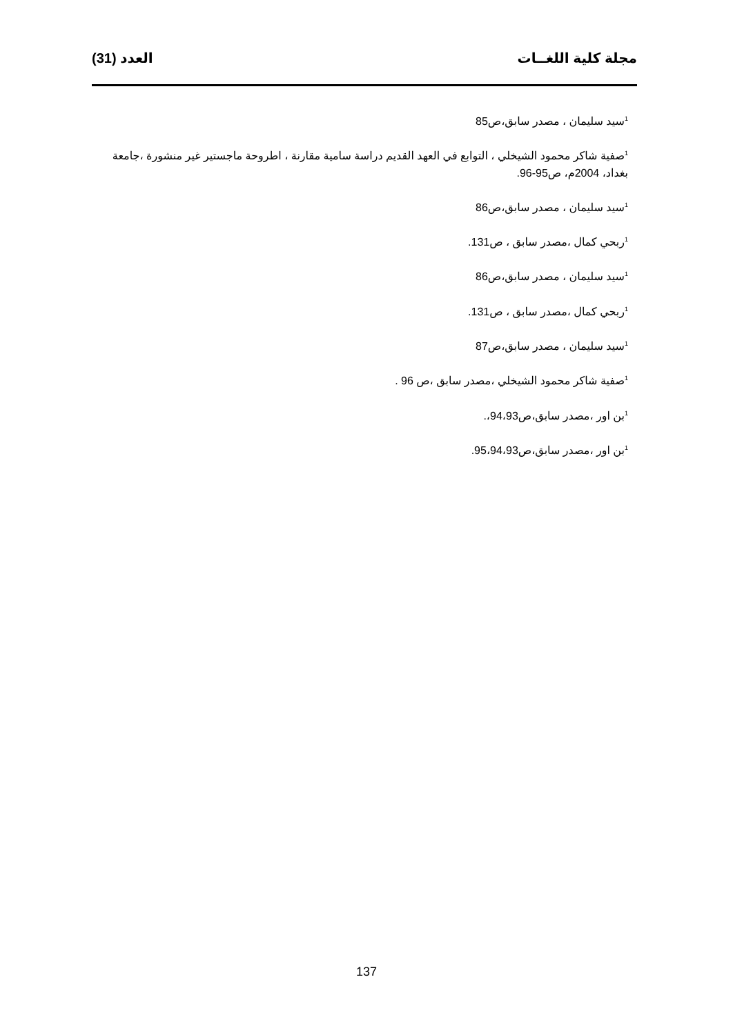مجلة كلية اللغــات العدد (31)
<sup>1</sup> سيد سليمان ، مصدر سابق،ص85
<sup>1</sup> صفية شاكر محمود الشيخلي ، التوابع في العهد القديم دراسة سامية مقارنة ، اطروحة ماجستير غير منشورة ،جامعة بغداد، 2004م، ص95-96.
<sup>1</sup> سيد سليمان ، مصدر سابق،ص86
<sup>1</sup> ربحي كمال ،مصدر سابق ، ص131.
<sup>1</sup> سيد سليمان ، مصدر سابق،ص86
<sup>1</sup> ربحي كمال ،مصدر سابق ، ص131.
<sup>1</sup> سيد سليمان ، مصدر سابق،ص87
<sup>1</sup> صفية شاكر محمود الشيخلي ،مصدر سابق ،ص 96 .
<sup>1</sup> بن اور ،مصدر سابق،ص94،93،.
<sup>1</sup> بن اور ،مصدر سابق،ص95،94،93.
137